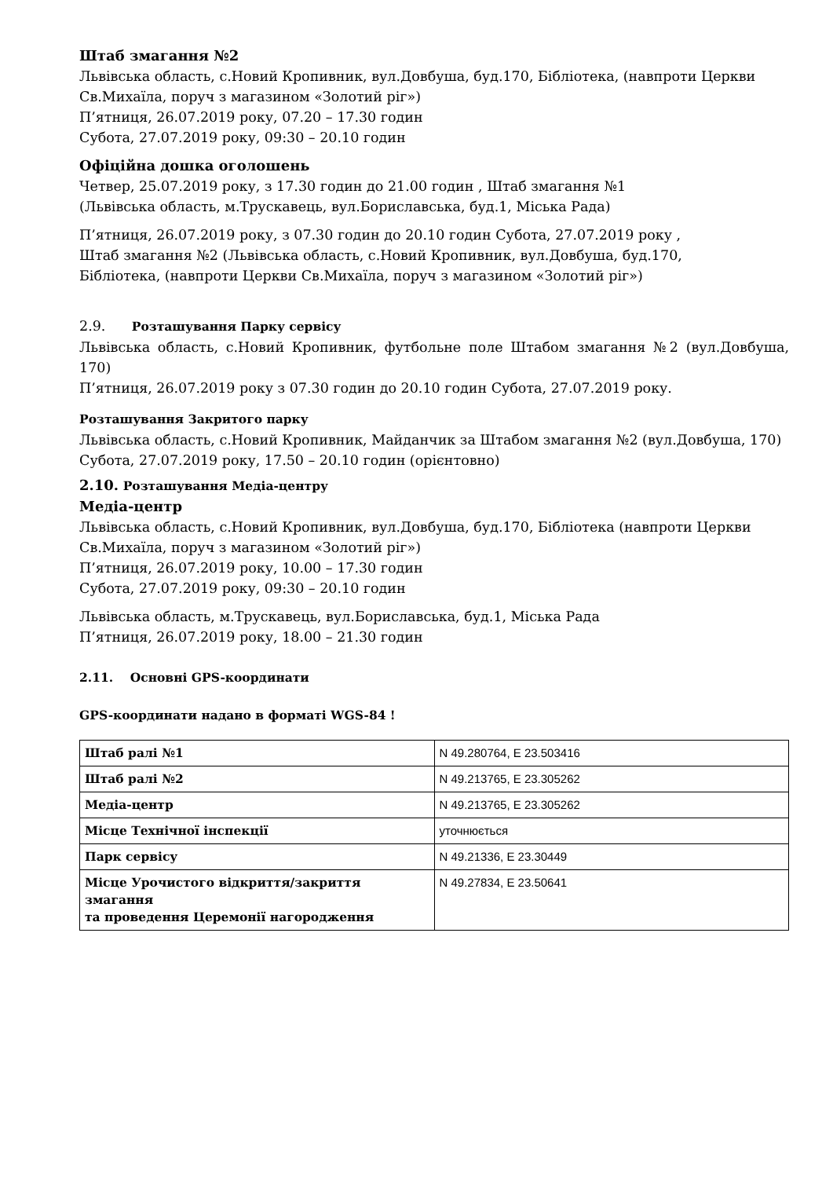Штаб змагання №2
Львівська область, с.Новий Кропивник, вул.Довбуша, буд.170, Бібліотека, (навпроти Церкви Св.Михаїла, поруч з магазином «Золотий ріг»)
П’ятниця, 26.07.2019 року, 07.20 – 17.30 годин
Субота, 27.07.2019 року, 09:30 – 20.10 годин
Офіційна дошка оголошень
Четвер, 25.07.2019 року, з 17.30 годин до 21.00 годин , Штаб змагання №1
(Львівська область, м.Трускавець, вул.Бориславська, буд.1, Міська Рада)
П’ятниця, 26.07.2019 року, з 07.30 годин до 20.10 годин Субота, 27.07.2019 року ,
Штаб змагання №2 (Львівська область, с.Новий Кропивник, вул.Довбуша, буд.170,
Бібліотека, (навпроти Церкви Св.Михаїла, поруч з магазином «Золотий ріг»)
2.9. Розташування Парку сервісу
Львівська область, с.Новий Кропивник, футбольне поле Штабом змагання №2 (вул.Довбуша, 170)
П’ятниця, 26.07.2019 року з 07.30 годин до 20.10 годин Субота, 27.07.2019 року.
Розташування Закритого парку
Львівська область, с.Новий Кропивник, Майданчик за Штабом змагання №2 (вул.Довбуша, 170)
Субота, 27.07.2019 року, 17.50 – 20.10 годин (орієнтовно)
2.10. Розташування Медіа-центру
Медіа-центр
Львівська область, с.Новий Кропивник, вул.Довбуша, буд.170, Бібліотека (навпроти Церкви Св.Михаїла, поруч з магазином «Золотий ріг»)
П’ятниця, 26.07.2019 року, 10.00 – 17.30 годин
Субота, 27.07.2019 року, 09:30 – 20.10 годин
Львівська область, м.Трускавець, вул.Бориславська, буд.1, Міська Рада
П’ятниця, 26.07.2019 року, 18.00 – 21.30 годин
2.11. Основні GPS-координати
GPS-координати надано в форматі WGS-84 !
| Штаб ралі №1 | N 49.280764, E 23.503416 |
| Штаб ралі №2 | N 49.213765, E 23.305262 |
| Медіа-центр | N 49.213765, E 23.305262 |
| Місце Технічної інспекції | уточнюється |
| Парк сервісу | N 49.21336, E 23.30449 |
| Місце Урочистого відкриття/закриття змагання та проведення Церемонії нагородження | N 49.27834, E 23.50641 |